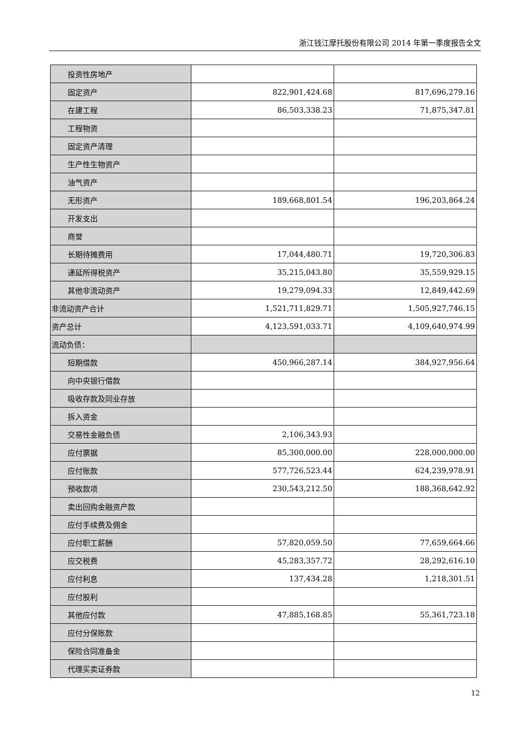浙江钱江摩托股份有限公司 2014 年第一季度报告全文
| 投资性房地产 | | |
| 固定资产 | 822,901,424.68 | 817,696,279.16 |
| 在建工程 | 86,503,338.23 | 71,875,347.81 |
| 工程物资 | | |
| 固定资产清理 | | |
| 生产性生物资产 | | |
| 油气资产 | | |
| 无形资产 | 189,668,801.54 | 196,203,864.24 |
| 开发支出 | | |
| 商誉 | | |
| 长期待摊费用 | 17,044,480.71 | 19,720,306.83 |
| 递延所得税资产 | 35,215,043.80 | 35,559,929.15 |
| 其他非流动资产 | 19,279,094.33 | 12,849,442.69 |
| 非流动资产合计 | 1,521,711,829.71 | 1,505,927,746.15 |
| 资产总计 | 4,123,591,033.71 | 4,109,640,974.99 |
| 流动负债： | | |
| 短期借款 | 450,966,287.14 | 384,927,956.64 |
| 向中央银行借款 | | |
| 吸收存款及同业存放 | | |
| 拆入资金 | | |
| 交易性金融负债 | 2,106,343.93 | |
| 应付票据 | 85,300,000.00 | 228,000,000.00 |
| 应付账款 | 577,726,523.44 | 624,239,978.91 |
| 预收款项 | 230,543,212.50 | 188,368,642.92 |
| 卖出回购金融资产款 | | |
| 应付手续费及佣金 | | |
| 应付职工薪酬 | 57,820,059.50 | 77,659,664.66 |
| 应交税费 | 45,283,357.72 | 28,292,616.10 |
| 应付利息 | 137,434.28 | 1,218,301.51 |
| 应付股利 | | |
| 其他应付款 | 47,885,168.85 | 55,361,723.18 |
| 应付分保账款 | | |
| 保险合同准备金 | | |
| 代理买卖证券款 | | |
12